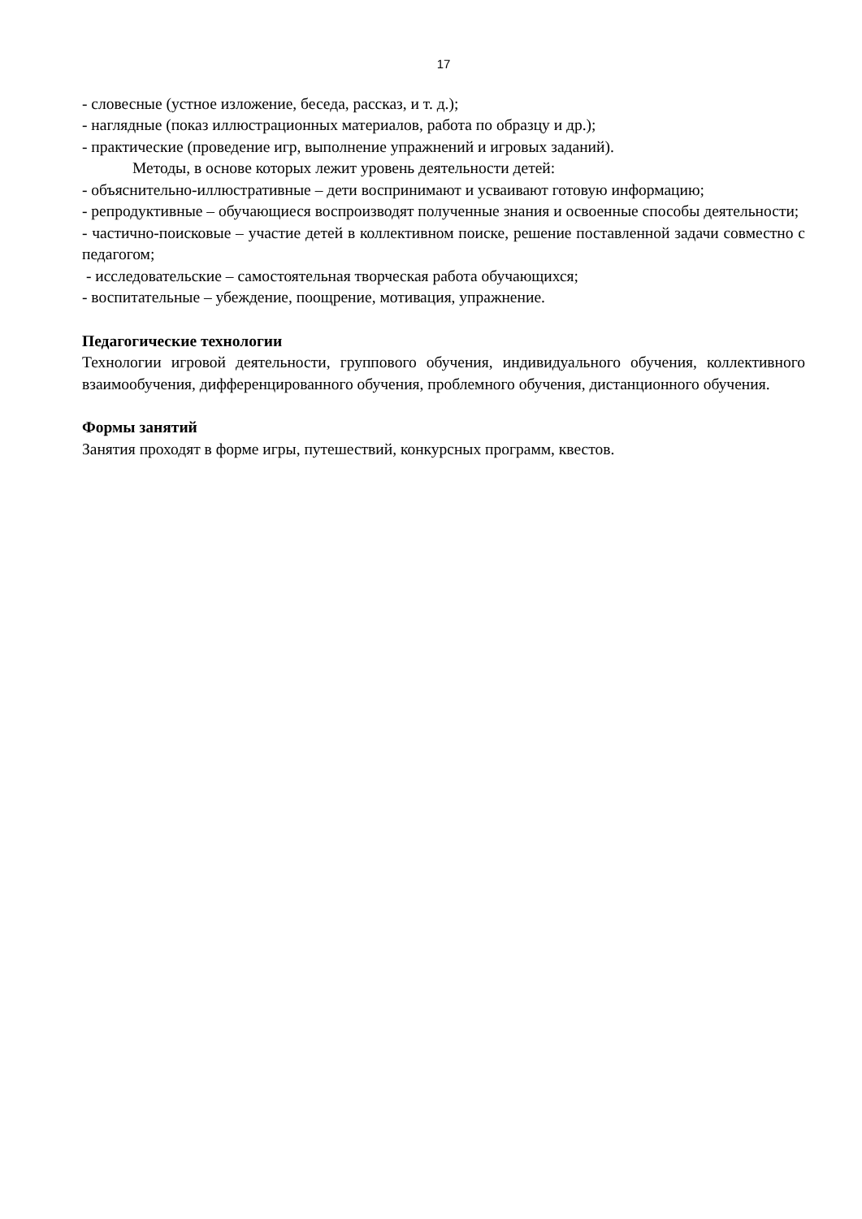17
- словесные (устное изложение, беседа, рассказ, и т. д.);
- наглядные (показ иллюстрационных материалов, работа по образцу и др.);
- практические (проведение игр, выполнение упражнений и игровых заданий).
Методы, в основе которых лежит уровень деятельности детей:
- объяснительно-иллюстративные – дети воспринимают и усваивают готовую информацию;
- репродуктивные – обучающиеся воспроизводят полученные знания и освоенные способы деятельности;
- частично-поисковые – участие детей в коллективном поиске, решение поставленной задачи совместно с педагогом;
- исследовательские – самостоятельная творческая работа обучающихся;
- воспитательные – убеждение, поощрение, мотивация, упражнение.
Педагогические технологии
Технологии игровой деятельности, группового обучения, индивидуального обучения, коллективного взаимообучения, дифференцированного обучения, проблемного обучения, дистанционного обучения.
Формы занятий
Занятия проходят в форме игры, путешествий, конкурсных программ, квестов.